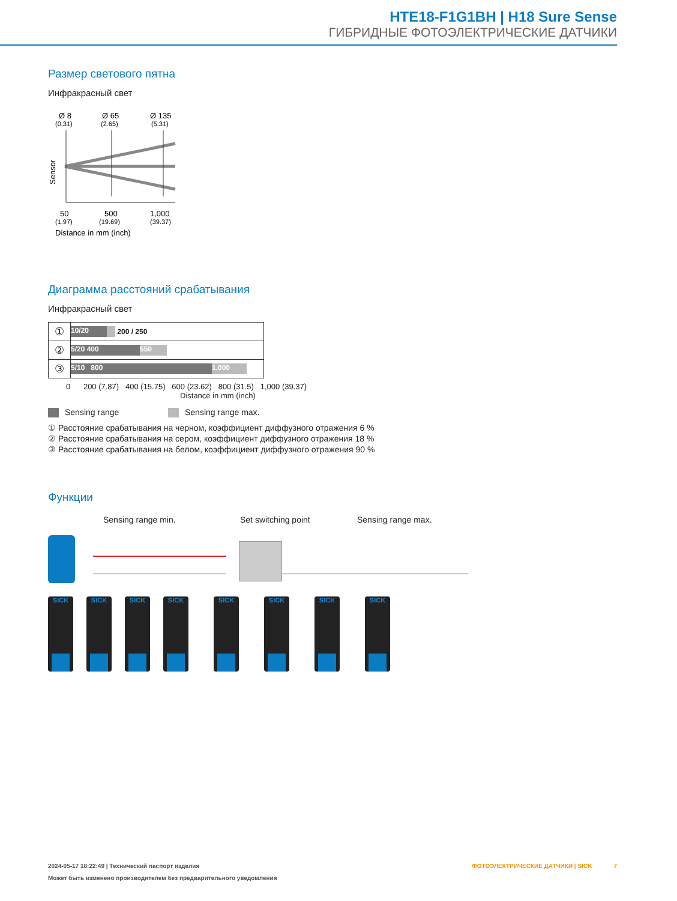HTE18-F1G1BH | H18 Sure Sense
ГИБРИДНЫЕ ФОТОЭЛЕКТРИЧЕСКИЕ ДАТЧИКИ
Размер светового пятна
Инфракрасный свет
Ø 8
(0.31)
Ø 65
(2.65)
Ø 135
(5.31)
Sensor
50
500
1,000
(1.97)
(19.69)
(39.37)
Distance in mm (inch)
Диаграмма расстояний срабатывания
Инфракрасный свет
| ① | 10/20 200 / 250 |
| ② | 5/20 400 550 |
| ③ | 5/10 800 1,000 |
0 200 (7.87) 400 (15.75) 600 (23.62) 800 (31.5) 1,000 (39.37)
Distance in mm (inch)
Sensing range Sensing range max.
① Расстояние срабатывания на черном, коэффициент диффузного отражения 6 %
② Расстояние срабатывания на сером, коэффициент диффузного отражения 18 %
③ Расстояние срабатывания на белом, коэффициент диффузного отражения 90 %
Функции
Sensing range min. Set switching point Sensing range max.
SICK SICK SICK SICK SICK SICK SICK SICK
2024-05-17 18:22:49 | Технический паспорт изделия ФОТОЭЛЕКТРИЧЕСКИЕ ДАТЧИКИ | SICK 7
Может быть изменено производителем без предварительного уведомления